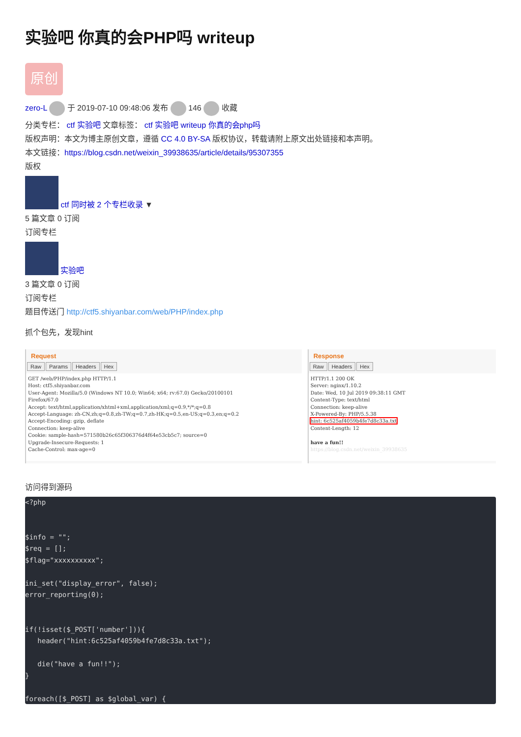实验吧 你真的会PHP吗 writeup
原创
zero-L 于 2019-07-10 09:48:06 发布 146 收藏
分类专栏： ctf 实验吧 文章标签： ctf 实验吧 writeup 你真的会php吗
版权声明：本文为博主原创文章，遵循 CC 4.0 BY-SA 版权协议，转载请附上原文出处链接和本声明。
本文链接：https://blog.csdn.net/weixin_39938635/article/details/95307355
版权
ctf 同时被 2 个专栏收录 ▼
5 篇文章 0 订阅
订阅专栏
实验吧
3 篇文章 0 订阅
订阅专栏
题目传送门 http://ctf5.shiyanbar.com/web/PHP/index.php
抓个包先，发现hint
Request
Raw Params Headers Hex
GET /web/PHP/index.php HTTP/1.1
Host: ctf5.shiyanbar.com
User-Agent: Mozilla/5.0 (Windows NT 10.0; Win64; x64; rv:67.0) Gecko/20100101
Firefox/67.0
Accept: text/html,application/xhtml+xml,application/xml;q=0.9,*/*;q=0.8
Accept-Language: zh-CN,zh;q=0.8,zh-TW;q=0.7,zh-HK;q=0.5,en-US;q=0.3,en;q=0.2
Accept-Encoding: gzip, deflate
Connection: keep-alive
Cookie: sample-hash=571580b26c65f306376d4f64e53cb5c7; source=0
Upgrade-Insecure-Requests: 1
Cache-Control: max-age=0
Response
Raw Headers Hex
HTTP/1.1 200 OK
Server: nginx/1.10.2
Date: Wed, 10 Jul 2019 09:38:11 GMT
Content-Type: text/html
Connection: keep-alive
X-Powered-By: PHP/5.5.38
hint: 6c525af4059b4fe7d8c33a.txt
Content-Length: 12

have a fun!!
https://blog.csdn.net/weixin_39938635
访问得到源码
<?php


$info = "";
$req = [];
$flag="xxxxxxxxxx";

ini_set("display_error", false);
error_reporting(0);


if(!isset($_POST['number'])){
   header("hint:6c525af4059b4fe7d8c33a.txt");

   die("have a fun!!");
}

foreach([$_POST] as $global_var) {